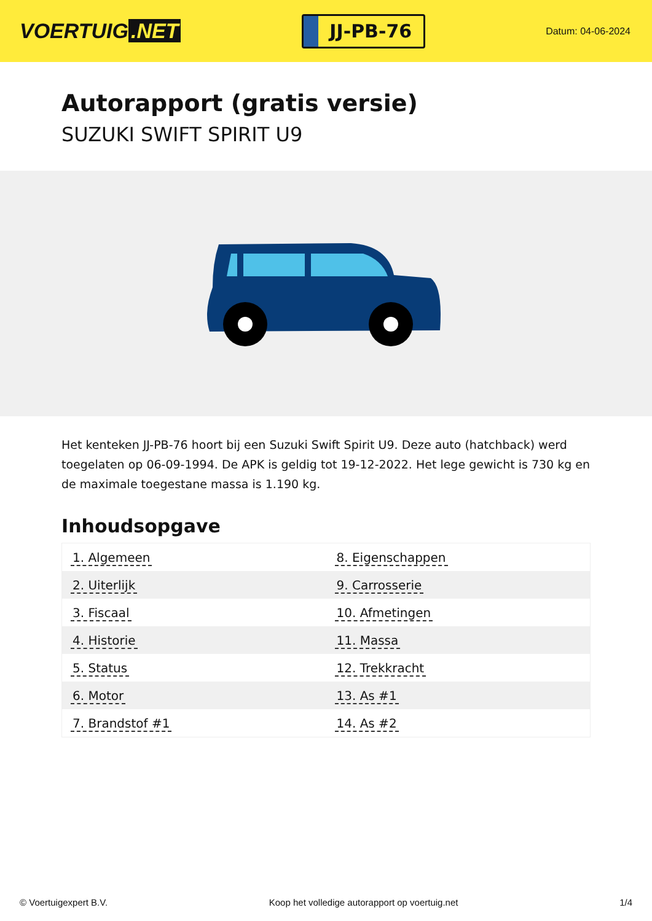VOERTUIG.NET
JJ-PB-76
Datum: 04-06-2024
Autorapport (gratis versie)
SUZUKI SWIFT SPIRIT U9
Het kenteken JJ-PB-76 hoort bij een Suzuki Swift Spirit U9. Deze auto (hatchback) werd toegelaten op 06-09-1994. De APK is geldig tot 19-12-2022. Het lege gewicht is 730 kg en de maximale toegestane massa is 1.190 kg.
Inhoudsopgave
| 1. Algemeen | 8. Eigenschappen |
| 2. Uiterlijk | 9. Carrosserie |
| 3. Fiscaal | 10. Afmetingen |
| 4. Historie | 11. Massa |
| 5. Status | 12. Trekkracht |
| 6. Motor | 13. As #1 |
| 7. Brandstof #1 | 14. As #2 |
© Voertuigexpert B.V. Koop het volledige autorapport op voertuig.net 1/4